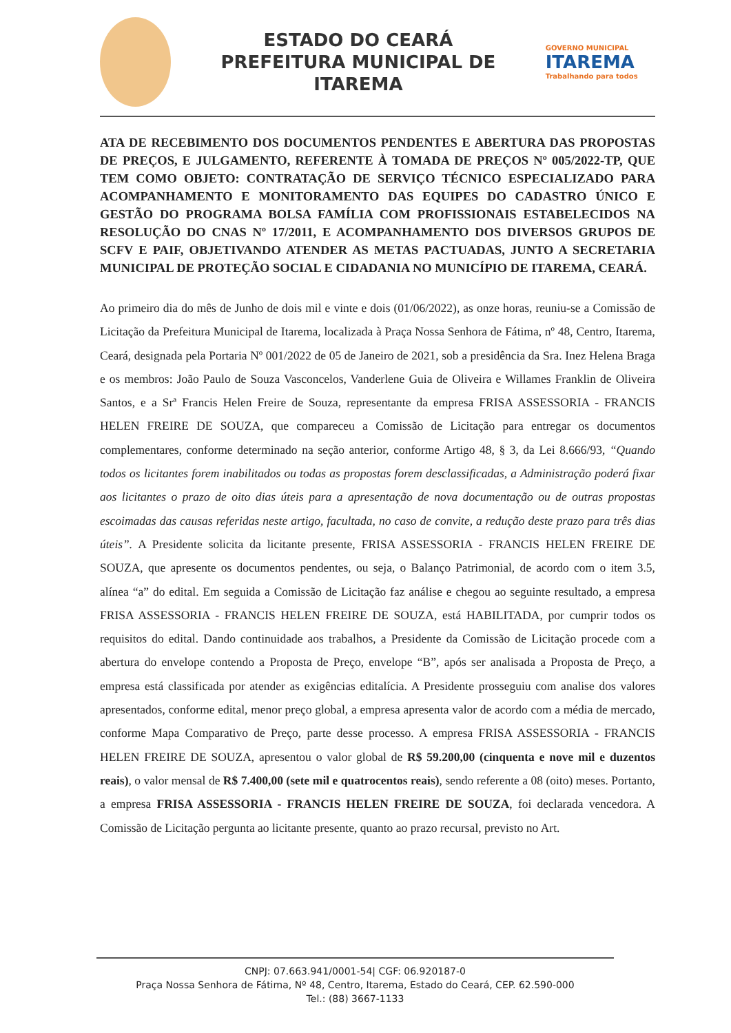ESTADO DO CEARÁ
PREFEITURA MUNICIPAL DE ITAREMA
GOVERNO MUNICIPAL
ITAREMA
Trabalhando para todos
ATA DE RECEBIMENTO DOS DOCUMENTOS PENDENTES E ABERTURA DAS PROPOSTAS DE PREÇOS, E JULGAMENTO, REFERENTE À TOMADA DE PREÇOS Nº 005/2022-TP, QUE TEM COMO OBJETO: CONTRATAÇÃO DE SERVIÇO TÉCNICO ESPECIALIZADO PARA ACOMPANHAMENTO E MONITORAMENTO DAS EQUIPES DO CADASTRO ÚNICO E GESTÃO DO PROGRAMA BOLSA FAMÍLIA COM PROFISSIONAIS ESTABELECIDOS NA RESOLUÇÃO DO CNAS Nº 17/2011, E ACOMPANHAMENTO DOS DIVERSOS GRUPOS DE SCFV E PAIF, OBJETIVANDO ATENDER AS METAS PACTUADAS, JUNTO A SECRETARIA MUNICIPAL DE PROTEÇÃO SOCIAL E CIDADANIA NO MUNICÍPIO DE ITAREMA, CEARÁ.
Ao primeiro dia do mês de Junho de dois mil e vinte e dois (01/06/2022), as onze horas, reuniu-se a Comissão de Licitação da Prefeitura Municipal de Itarema, localizada à Praça Nossa Senhora de Fátima, nº 48, Centro, Itarema, Ceará, designada pela Portaria Nº 001/2022 de 05 de Janeiro de 2021, sob a presidência da Sra. Inez Helena Braga e os membros: João Paulo de Souza Vasconcelos, Vanderlene Guia de Oliveira e Willames Franklin de Oliveira Santos, e a Srª Francis Helen Freire de Souza, representante da empresa FRISA ASSESSORIA - FRANCIS HELEN FREIRE DE SOUZA, que compareceu a Comissão de Licitação para entregar os documentos complementares, conforme determinado na seção anterior, conforme Artigo 48, § 3, da Lei 8.666/93, “Quando todos os licitantes forem inabilitados ou todas as propostas forem desclassificadas, a Administração poderá fixar aos licitantes o prazo de oito dias úteis para a apresentação de nova documentação ou de outras propostas escoimadas das causas referidas neste artigo, facultada, no caso de convite, a redução deste prazo para três dias úteis”. A Presidente solicita da licitante presente, FRISA ASSESSORIA - FRANCIS HELEN FREIRE DE SOUZA, que apresente os documentos pendentes, ou seja, o Balanço Patrimonial, de acordo com o item 3.5, alínea “a” do edital. Em seguida a Comissão de Licitação faz análise e chegou ao seguinte resultado, a empresa FRISA ASSESSORIA - FRANCIS HELEN FREIRE DE SOUZA, está HABILITADA, por cumprir todos os requisitos do edital. Dando continuidade aos trabalhos, a Presidente da Comissão de Licitação procede com a abertura do envelope contendo a Proposta de Preço, envelope “B”, após ser analisada a Proposta de Preço, a empresa está classificada por atender as exigências editalícia. A Presidente prosseguiu com analise dos valores apresentados, conforme edital, menor preço global, a empresa apresenta valor de acordo com a média de mercado, conforme Mapa Comparativo de Preço, parte desse processo. A empresa FRISA ASSESSORIA - FRANCIS HELEN FREIRE DE SOUZA, apresentou o valor global de R$ 59.200,00 (cinquenta e nove mil e duzentos reais), o valor mensal de R$ 7.400,00 (sete mil e quatrocentos reais), sendo referente a 08 (oito) meses. Portanto, a empresa FRISA ASSESSORIA - FRANCIS HELEN FREIRE DE SOUZA, foi declarada vencedora. A Comissão de Licitação pergunta ao licitante presente, quanto ao prazo recursal, previsto no Art.
CNPJ: 07.663.941/0001-54| CGF: 06.920187-0
Praça Nossa Senhora de Fátima, Nº 48, Centro, Itarema, Estado do Ceará, CEP. 62.590-000
Tel.: (88) 3667-1133